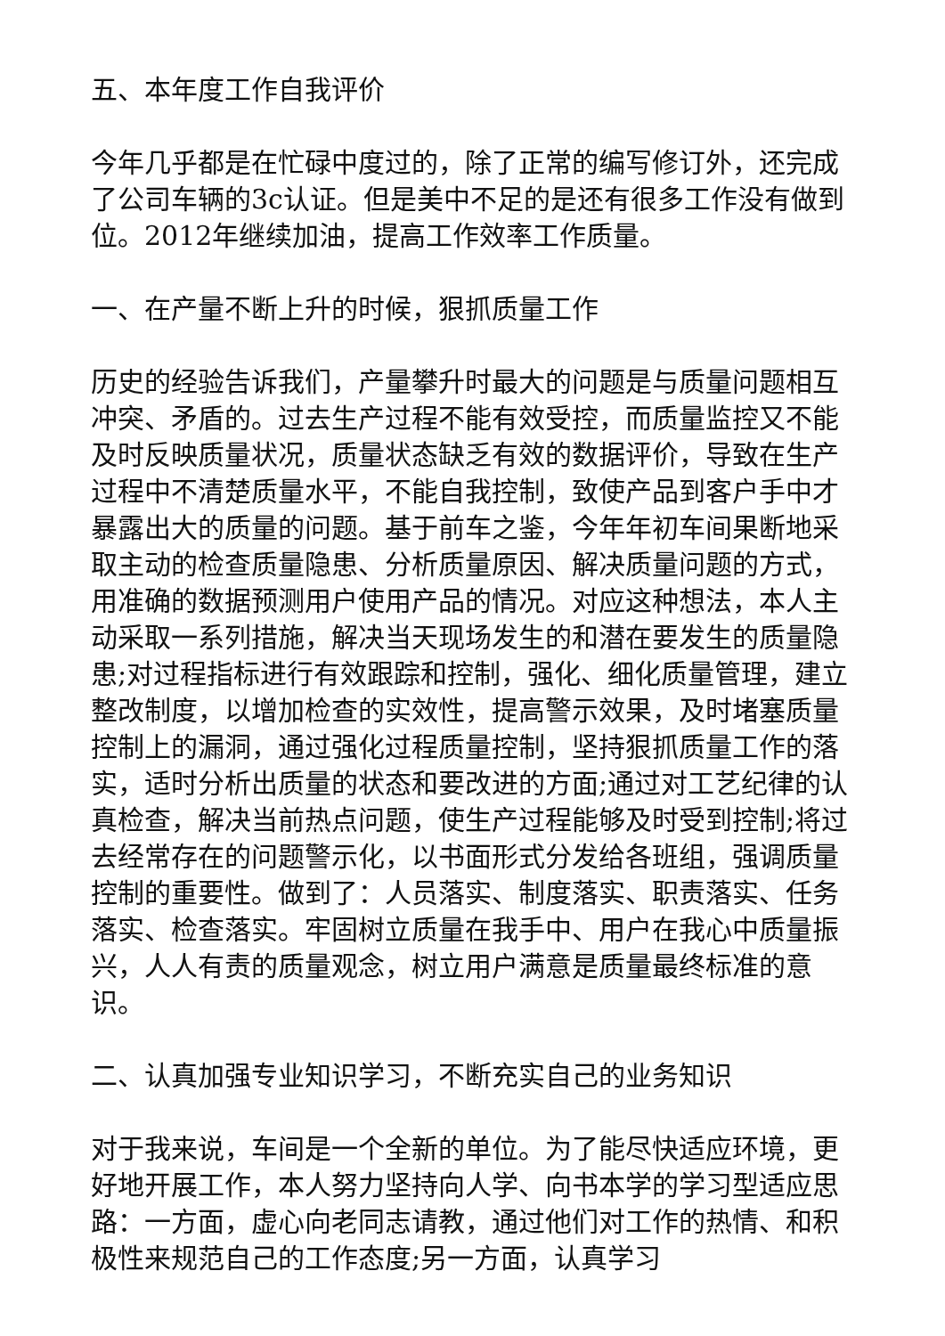五、本年度工作自我评价
今年几乎都是在忙碌中度过的，除了正常的编写修订外，还完成了公司车辆的3c认证。但是美中不足的是还有很多工作没有做到位。2012年继续加油，提高工作效率工作质量。
一、在产量不断上升的时候，狠抓质量工作
历史的经验告诉我们，产量攀升时最大的问题是与质量问题相互冲突、矛盾的。过去生产过程不能有效受控，而质量监控又不能及时反映质量状况，质量状态缺乏有效的数据评价，导致在生产过程中不清楚质量水平，不能自我控制，致使产品到客户手中才暴露出大的质量的问题。基于前车之鉴，今年年初车间果断地采取主动的检查质量隐患、分析质量原因、解决质量问题的方式，用准确的数据预测用户使用产品的情况。对应这种想法，本人主动采取一系列措施，解决当天现场发生的和潜在要发生的质量隐患;对过程指标进行有效跟踪和控制，强化、细化质量管理，建立整改制度，以增加检查的实效性，提高警示效果，及时堵塞质量控制上的漏洞，通过强化过程质量控制，坚持狠抓质量工作的落实，适时分析出质量的状态和要改进的方面;通过对工艺纪律的认真检查，解决当前热点问题，使生产过程能够及时受到控制;将过去经常存在的问题警示化，以书面形式分发给各班组，强调质量控制的重要性。做到了：人员落实、制度落实、职责落实、任务落实、检查落实。牢固树立质量在我手中、用户在我心中质量振兴，人人有责的质量观念，树立用户满意是质量最终标准的意识。
二、认真加强专业知识学习，不断充实自己的业务知识
对于我来说，车间是一个全新的单位。为了能尽快适应环境，更好地开展工作，本人努力坚持向人学、向书本学的学习型适应思路：一方面，虚心向老同志请教，通过他们对工作的热情、和积极性来规范自己的工作态度;另一方面，认真学习